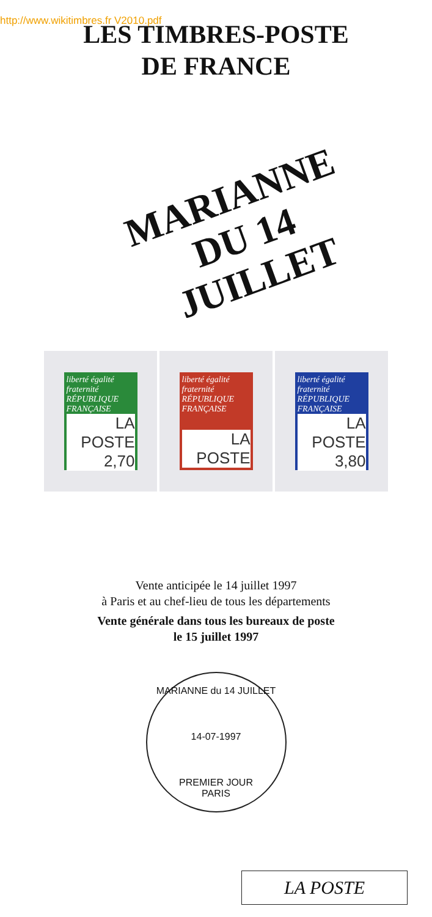http://www.wikitimbres.fr V2010.pdf
LES TIMBRES-POSTE
DE FRANCE
MARIANNE
DU 14 JUILLET
liberté égalité fraternité
RÉPUBLIQUE FRANÇAISE
LA POSTE 2,70
liberté égalité fraternité
RÉPUBLIQUE FRANÇAISE
LA POSTE
liberté égalité fraternité
RÉPUBLIQUE FRANÇAISE
LA POSTE 3,80
Vente anticipée le 14 juillet 1997
à Paris et au chef-lieu de tous les départements
Vente générale dans tous les bureaux de poste
le 15 juillet 1997
MARIANNE du 14 JUILLET
14-07-1997
PREMIER JOUR
PARIS
LA POSTE